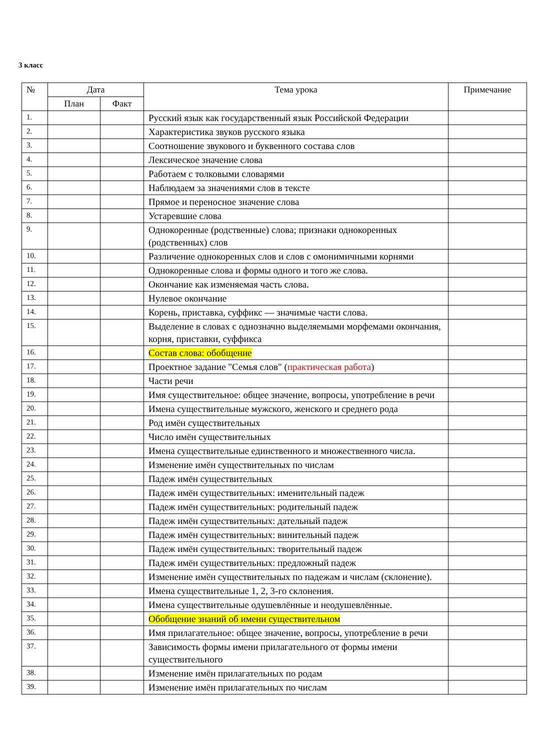3 класс
| № | Дата | | Тема урока | Примечание |
| --- | --- | --- | --- | --- |
| | План | Факт | | |
| 1. | | | Русский язык как государственный язык Российской Федерации | |
| 2. | | | Характеристика звуков русского языка | |
| 3. | | | Соотношение звукового и буквенного состава слов | |
| 4. | | | Лексическое значение слова | |
| 5. | | | Работаем с толковыми словарями | |
| 6. | | | Наблюдаем за значениями слов в тексте | |
| 7. | | | Прямое и переносное значение слова | |
| 8. | | | Устаревшие слова | |
| 9. | | | Однокоренные (родственные) слова; признаки однокоренных (родственных) слов | |
| 10. | | | Различение однокоренных слов и слов с омонимичными корнями | |
| 11. | | | Однокоренные слова и формы одного и того же слова. | |
| 12. | | | Окончание как изменяемая часть слова. | |
| 13. | | | Нулевое окончание | |
| 14. | | | Корень, приставка, суффикс — значимые части слова. | |
| 15. | | | Выделение в словах с однозначно выделяемыми морфемами окончания, корня, приставки, суффикса | |
| 16. | | | Состав слова: обобщение | |
| 17. | | | Проектное задание "Семья слов" ( практическая работа ) | |
| 18. | | | Части речи | |
| 19. | | | Имя существительное: общее значение, вопросы, употребление в речи | |
| 20. | | | Имена существительные мужского, женского и среднего рода | |
| 21. | | | Род имён существительных | |
| 22. | | | Число имён существительных | |
| 23. | | | Имена существительные единственного и множественного числа. | |
| 24. | | | Изменение имён существительных по числам | |
| 25. | | | Падеж имён существительных | |
| 26. | | | Падеж имён существительных: именительный падеж | |
| 27. | | | Падеж имён существительных: родительный падеж | |
| 28. | | | Падеж имён существительных: дательный падеж | |
| 29. | | | Падеж имён существительных: винительный падеж | |
| 30. | | | Падеж имён существительных: творительный падеж | |
| 31. | | | Падеж имён существительных: предложный падеж | |
| 32. | | | Изменение имён существительных по падежам и числам (склонение). | |
| 33. | | | Имена существительные 1, 2, 3-го склонения. | |
| 34. | | | Имена существительные одушевлённые и неодушевлённые. | |
| 35. | | | Обобщение знаний об имени существительном | |
| 36. | | | Имя прилагательное: общее значение, вопросы, употребление в речи | |
| 37. | | | Зависимость формы имени прилагательного от формы имени существительного | |
| 38. | | | Изменение имён прилагательных по родам | |
| 39. | | | Изменение имён прилагательных по числам | |